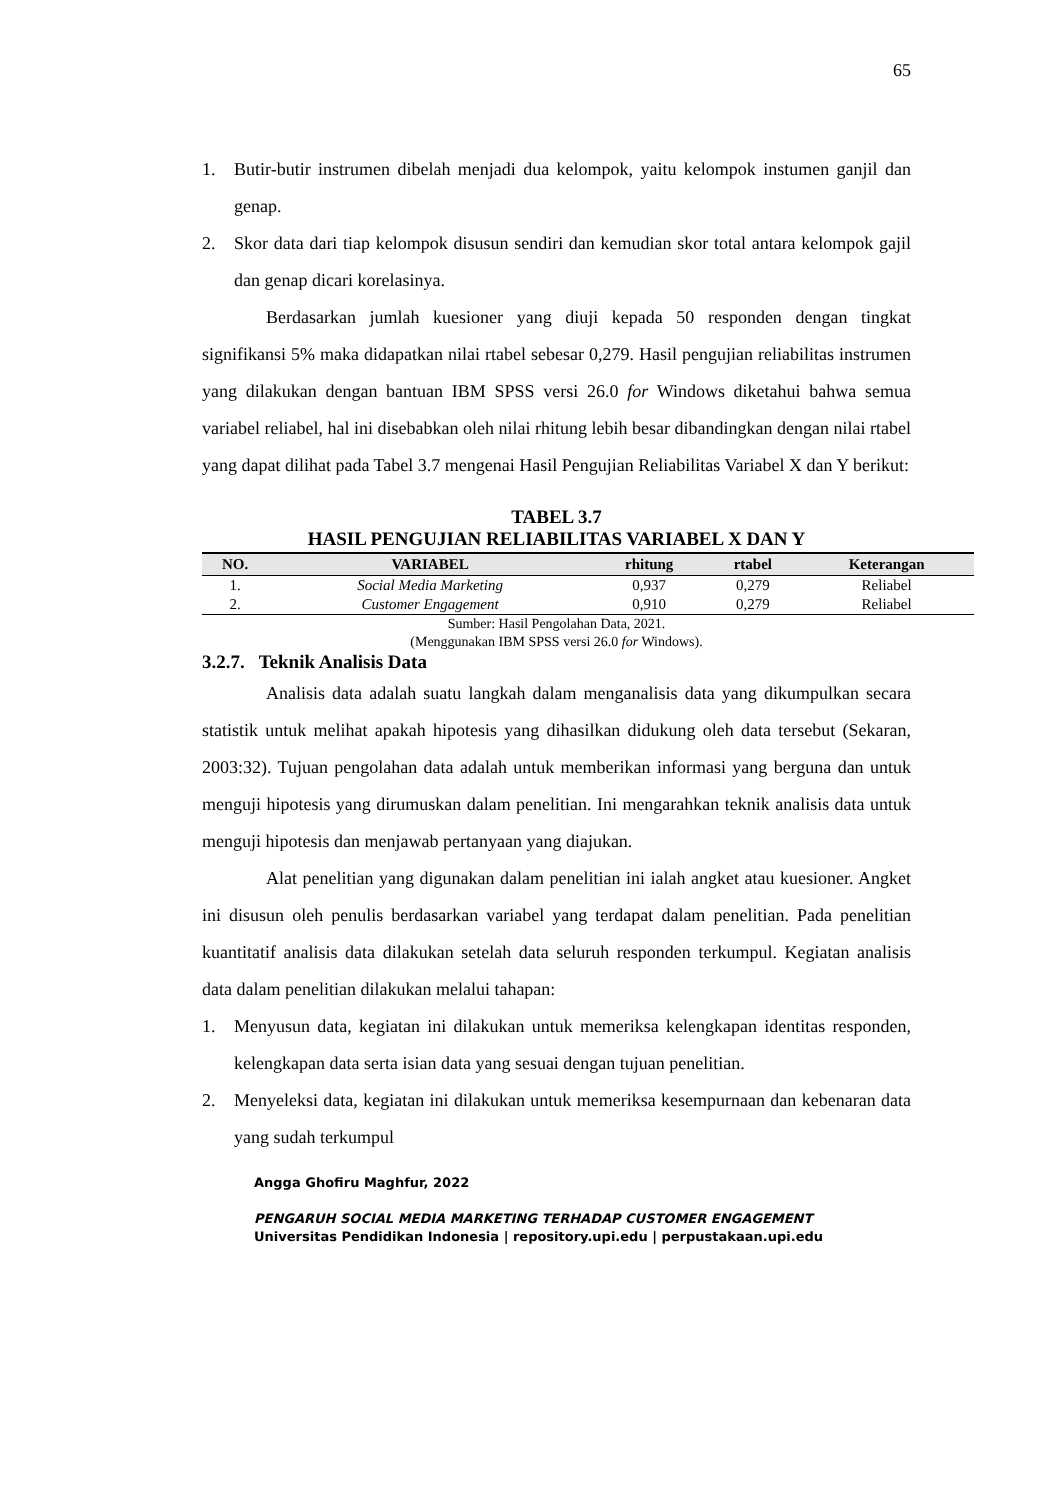65
1. Butir-butir instrumen dibelah menjadi dua kelompok, yaitu kelompok instumen ganjil dan genap.
2. Skor data dari tiap kelompok disusun sendiri dan kemudian skor total antara kelompok gajil dan genap dicari korelasinya.
Berdasarkan jumlah kuesioner yang diuji kepada 50 responden dengan tingkat signifikansi 5% maka didapatkan nilai rtabel sebesar 0,279. Hasil pengujian reliabilitas instrumen yang dilakukan dengan bantuan IBM SPSS versi 26.0 for Windows diketahui bahwa semua variabel reliabel, hal ini disebabkan oleh nilai rhitung lebih besar dibandingkan dengan nilai rtabel yang dapat dilihat pada Tabel 3.7 mengenai Hasil Pengujian Reliabilitas Variabel X dan Y berikut:
TABEL 3.7
HASIL PENGUJIAN RELIABILITAS VARIABEL X DAN Y
| NO. | VARIABEL | rhitung | rtabel | Keterangan |
| --- | --- | --- | --- | --- |
| 1. | Social Media Marketing | 0,937 | 0,279 | Reliabel |
| 2. | Customer Engagement | 0,910 | 0,279 | Reliabel |
Sumber: Hasil Pengolahan Data, 2021.
(Menggunakan IBM SPSS versi 26.0 for Windows).
3.2.7. Teknik Analisis Data
Analisis data adalah suatu langkah dalam menganalisis data yang dikumpulkan secara statistik untuk melihat apakah hipotesis yang dihasilkan didukung oleh data tersebut (Sekaran, 2003:32). Tujuan pengolahan data adalah untuk memberikan informasi yang berguna dan untuk menguji hipotesis yang dirumuskan dalam penelitian. Ini mengarahkan teknik analisis data untuk menguji hipotesis dan menjawab pertanyaan yang diajukan.
Alat penelitian yang digunakan dalam penelitian ini ialah angket atau kuesioner. Angket ini disusun oleh penulis berdasarkan variabel yang terdapat dalam penelitian. Pada penelitian kuantitatif analisis data dilakukan setelah data seluruh responden terkumpul. Kegiatan analisis data dalam penelitian dilakukan melalui tahapan:
1. Menyusun data, kegiatan ini dilakukan untuk memeriksa kelengkapan identitas responden, kelengkapan data serta isian data yang sesuai dengan tujuan penelitian.
2. Menyeleksi data, kegiatan ini dilakukan untuk memeriksa kesempurnaan dan kebenaran data yang sudah terkumpul
Angga Ghofiru Maghfur, 2022
PENGARUH SOCIAL MEDIA MARKETING TERHADAP CUSTOMER ENGAGEMENT
Universitas Pendidikan Indonesia | repository.upi.edu | perpustakaan.upi.edu